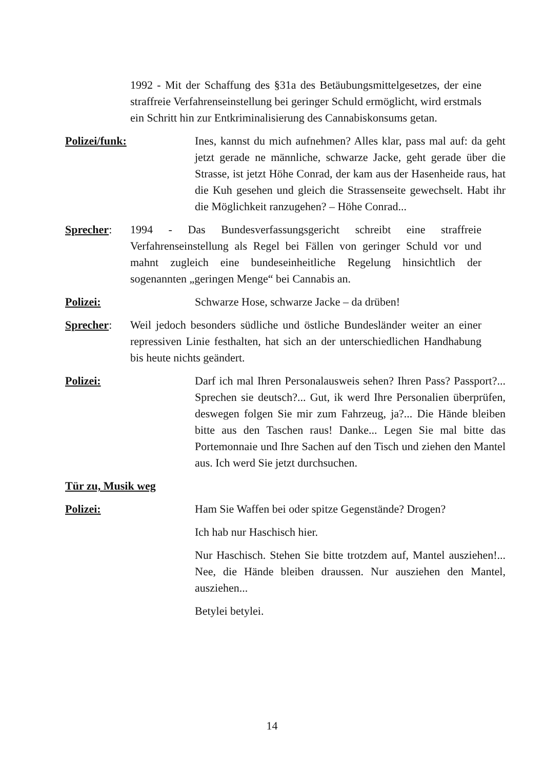1992 - Mit der Schaffung des §31a des Betäubungsmittelgesetzes, der eine straffreie Verfahrenseinstellung bei geringer Schuld ermöglicht, wird erstmals ein Schritt hin zur Entkriminalisierung des Cannabiskonsums getan.
Polizei/funk: Ines, kannst du mich aufnehmen? Alles klar, pass mal auf: da geht jetzt gerade ne männliche, schwarze Jacke, geht gerade über die Strasse, ist jetzt Höhe Conrad, der kam aus der Hasenheide raus, hat die Kuh gesehen und gleich die Strassenseite gewechselt. Habt ihr die Möglichkeit ranzugehen? – Höhe Conrad...
Sprecher: 1994 - Das Bundesverfassungsgericht schreibt eine straffreie Verfahrenseinstellung als Regel bei Fällen von geringer Schuld vor und mahnt zugleich eine bundeseinheitliche Regelung hinsichtlich der sogenannten „geringen Menge“ bei Cannabis an.
Polizei: Schwarze Hose, schwarze Jacke – da drüben!
Sprecher: Weil jedoch besonders südliche und östliche Bundesländer weiter an einer repressiven Linie festhalten, hat sich an der unterschiedlichen Handhabung bis heute nichts geändert.
Polizei: Darf ich mal Ihren Personalausweis sehen? Ihren Pass? Passport?... Sprechen sie deutsch?... Gut, ik werd Ihre Personalien überprüfen, deswegen folgen Sie mir zum Fahrzeug, ja?... Die Hände bleiben bitte aus den Taschen raus! Danke... Legen Sie mal bitte das Portemonnaie und Ihre Sachen auf den Tisch und ziehen den Mantel aus. Ich werd Sie jetzt durchsuchen.
Tür zu, Musik weg
Polizei: Ham Sie Waffen bei oder spitze Gegenstände? Drogen?
Ich hab nur Haschisch hier.
Nur Haschisch. Stehen Sie bitte trotzdem auf, Mantel ausziehen!... Nee, die Hände bleiben draussen. Nur ausziehen den Mantel, ausziehen...
Betylei betylei.
14